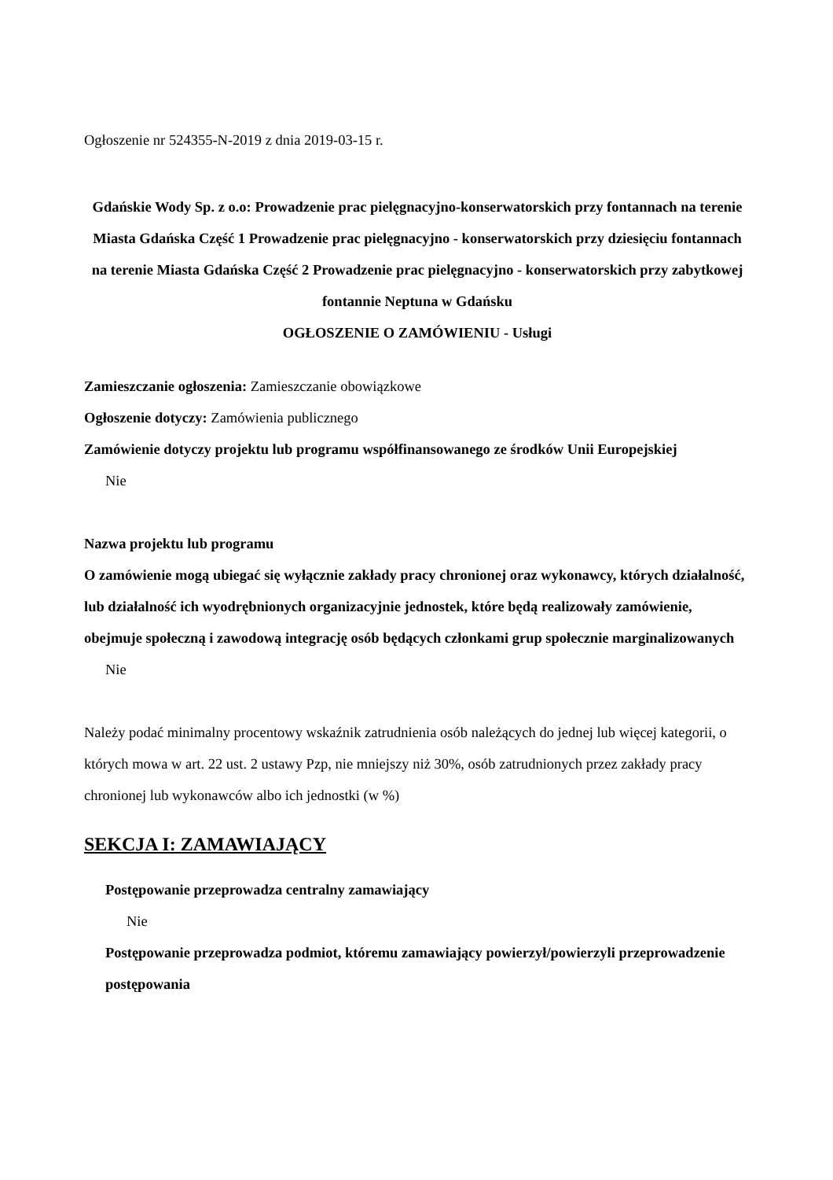Ogłoszenie nr 524355-N-2019 z dnia 2019-03-15 r.
Gdańskie Wody Sp. z o.o: Prowadzenie prac pielęgnacyjno-konserwatorskich przy fontannach na terenie Miasta Gdańska Część 1 Prowadzenie prac pielęgnacyjno - konserwatorskich przy dziesięciu fontannach na terenie Miasta Gdańska Część 2 Prowadzenie prac pielęgnacyjno - konserwatorskich przy zabytkowej fontannie Neptuna w Gdańsku
OGŁOSZENIE O ZAMÓWIENIU - Usługi
Zamieszczanie ogłoszenia: Zamieszczanie obowiązkowe
Ogłoszenie dotyczy: Zamówienia publicznego
Zamówienie dotyczy projektu lub programu współfinansowanego ze środków Unii Europejskiej
Nie
Nazwa projektu lub programu
O zamówienie mogą ubiegać się wyłącznie zakłady pracy chronionej oraz wykonawcy, których działalność, lub działalność ich wyodrębnionych organizacyjnie jednostek, które będą realizowały zamówienie, obejmuje społeczną i zawodową integrację osób będących członkami grup społecznie marginalizowanych
Nie
Należy podać minimalny procentowy wskaźnik zatrudnienia osób należących do jednej lub więcej kategorii, o których mowa w art. 22 ust. 2 ustawy Pzp, nie mniejszy niż 30%, osób zatrudnionych przez zakłady pracy chronionej lub wykonawców albo ich jednostki (w %)
SEKCJA I: ZAMAWIAJĄCY
Postępowanie przeprowadza centralny zamawiający
Nie
Postępowanie przeprowadza podmiot, któremu zamawiający powierzył/powierzyli przeprowadzenie postępowania